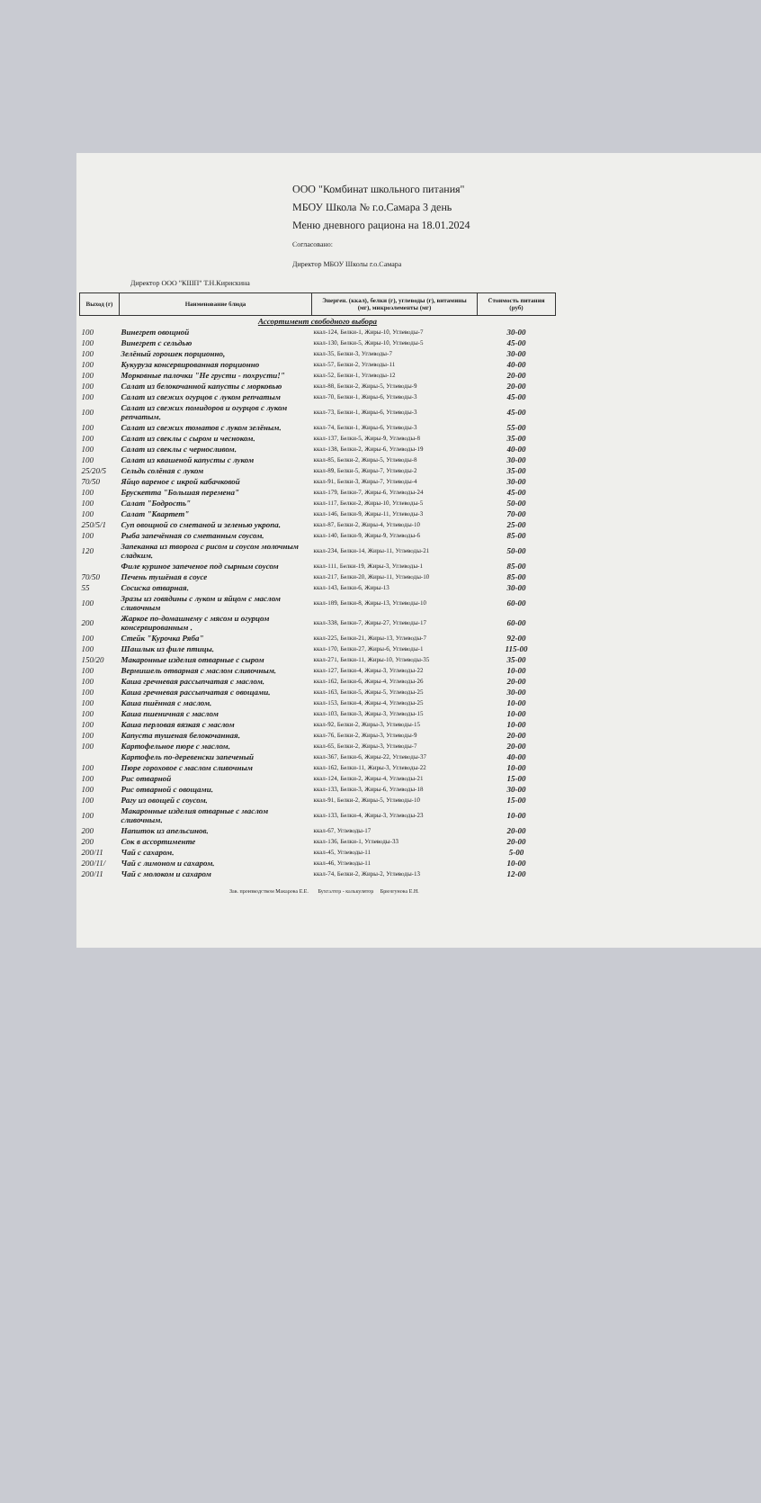ООО "Комбинат школьного питания"
МБОУ Школа № г.о.Самара 3 день
Меню дневного рациона на 18.01.2024
Согласовано:
Директор МБОУ Школы г.о.Самара
Директор ООО "КШП" Т.Н.Кирискина
| Выход (г) | Наименование блюда | Энерген. (ккал), белки (г), углеводы (г), витамины (мг), микроэлементы (мг) | Стоимость питания (руб) |
| --- | --- | --- | --- |
| Ассортимент свободного выбора | | | |
| 100 | Винегрет овощной | ккал-124, Белки-1, Жиры-10, Углеводы-7 | 30-00 |
| 100 | Винегрет с сельдью | ккал-130, Белки-5, Жиры-10, Углеводы-5 | 45-00 |
| 100 | Зелёный горошек порционно, | ккал-35, Белки-3, Углеводы-7 | 30-00 |
| 100 | Кукуруза консервированная порционно | ккал-57, Белки-2, Углеводы-11 | 40-00 |
| 100 | Морковные палочки "Не грусти - похрусти!" | ккал-52, Белки-1, Углеводы-12 | 20-00 |
| 100 | Салат из белокочанной капусты с морковью | ккал-88, Белки-2, Жиры-5, Углеводы-9 | 20-00 |
| 100 | Салат из свежих огурцов с луком репчатым | ккал-70, Белки-1, Жиры-6, Углеводы-3 | 45-00 |
| 100 | Салат из свежих помидоров и огурцов с луком репчатым. | ккал-73, Белки-1, Жиры-6, Углеводы-3 | 45-00 |
| 100 | Салат из свежих томатов с луком зелёным. | ккал-74, Белки-1, Жиры-6, Углеводы-3 | 55-00 |
| 100 | Салат из свеклы с сыром и чесноком. | ккал-137, Белки-5, Жиры-9, Углеводы-8 | 35-00 |
| 100 | Салат из свеклы с черносливом. | ккал-138, Белки-2, Жиры-6, Углеводы-19 | 40-00 |
| 100 | Салат из квашеной капусты с луком | ккал-85, Белки-2, Жиры-5, Углеводы-8 | 30-00 |
| 25/20/5 | Сельдь солёная с луком | ккал-89, Белки-5, Жиры-7, Углеводы-2 | 35-00 |
| 70/50 | Яйцо вареное с икрой кабачковой | ккал-91, Белки-3, Жиры-7, Углеводы-4 | 30-00 |
| 100 | Брускетта "Большая перемена" | ккал-179, Белки-7, Жиры-6, Углеводы-24 | 45-00 |
| 100 | Салат "Бодрость" | ккал-117, Белки-2, Жиры-10, Углеводы-5 | 50-00 |
| 100 | Салат "Квартет" | ккал-146, Белки-9, Жиры-11, Углеводы-3 | 70-00 |
| 250/5/1 | Суп овощной со сметаной и зеленью укропа. | ккал-87, Белки-2, Жиры-4, Углеводы-10 | 25-00 |
| 100 | Рыба запечённая со сметанным соусом. | ккал-140, Белки-9, Жиры-9, Углеводы-6 | 85-00 |
| 120 | Запеканка из творога с рисом и соусом молочным сладким. | ккал-234, Белки-14, Жиры-11, Углеводы-21 | 50-00 |
| | Филе куриное запеченое под сырным соусом | ккал-111, Белки-19, Жиры-3, Углеводы-1 | 85-00 |
| 70/50 | Печень тушёная в соусе | ккал-217, Белки-20, Жиры-11, Углеводы-10 | 85-00 |
| 55 | Сосиска отварная. | ккал-143, Белки-6, Жиры-13 | 30-00 |
| 100 | Зразы из говядины с луком и яйцом с маслом сливочным | ккал-189, Белки-8, Жиры-13, Углеводы-10 | 60-00 |
| 200 | Жаркое по-домашнему с мясом и огурцом консервированным . | ккал-338, Белки-7, Жиры-27, Углеводы-17 | 60-00 |
| 100 | Стейк "Курочка Ряба" | ккал-225, Белки-21, Жиры-13, Углеводы-7 | 92-00 |
| 100 | Шашлык из филе птицы. | ккал-170, Белки-27, Жиры-6, Углеводы-1 | 115-00 |
| 150/20 | Макаронные изделия отварные с сыром | ккал-271, Белки-11, Жиры-10, Углеводы-35 | 35-00 |
| 100 | Вермишель отварная с маслом сливочным. | ккал-127, Белки-4, Жиры-3, Углеводы-22 | 10-00 |
| 100 | Каша гречневая рассыпчатая с маслом. | ккал-162, Белки-6, Жиры-4, Углеводы-26 | 20-00 |
| 100 | Каша гречневая рассыпчатая с овощами. | ккал-163, Белки-5, Жиры-5, Углеводы-25 | 30-00 |
| 100 | Каша пшённая с маслом. | ккал-153, Белки-4, Жиры-4, Углеводы-25 | 10-00 |
| 100 | Каша пшеничная с маслом | ккал-103, Белки-3, Жиры-3, Углеводы-15 | 10-00 |
| 100 | Каша перловая вязкая с маслом | ккал-92, Белки-2, Жиры-3, Углеводы-15 | 10-00 |
| 100 | Капуста тушеная белокочанная. | ккал-76, Белки-2, Жиры-3, Углеводы-9 | 20-00 |
| 100 | Картофельное пюре с маслом. | ккал-65, Белки-2, Жиры-3, Углеводы-7 | 20-00 |
| | Картофель по-деревенски запеченый | ккал-367, Белки-6, Жиры-22, Углеводы-37 | 40-00 |
| 100 | Пюре гороховое с маслом сливочным | ккал-162, Белки-11, Жиры-3, Углеводы-22 | 10-00 |
| 100 | Рис отварной | ккал-124, Белки-2, Жиры-4, Углеводы-21 | 15-00 |
| 100 | Рис отварной с овощами. | ккал-133, Белки-3, Жиры-6, Углеводы-18 | 30-00 |
| 100 | Рагу из овощей с соусом. | ккал-91, Белки-2, Жиры-5, Углеводы-10 | 15-00 |
| 100 | Макаронные изделия отварные с маслом сливочным. | ккал-133, Белки-4, Жиры-3, Углеводы-23 | 10-00 |
| 200 | Напиток из апельсинов. | ккал-67, Углеводы-17 | 20-00 |
| 200 | Сок в ассортименте | ккал-136, Белки-1, Углеводы-33 | 20-00 |
| 200/11 | Чай с сахаром. | ккал-45, Углеводы-11 | 5-00 |
| 200/11/ | Чай с лимоном и сахаром. | ккал-46, Углеводы-11 | 10-00 |
| 200/11 | Чай с молоком и сахаром | ккал-74, Белки-2, Жиры-2, Углеводы-13 | 12-00 |
Зав. производством Макарова Е.Е. Бухгалтер - калькулятор Брюзгунова Е.Н.